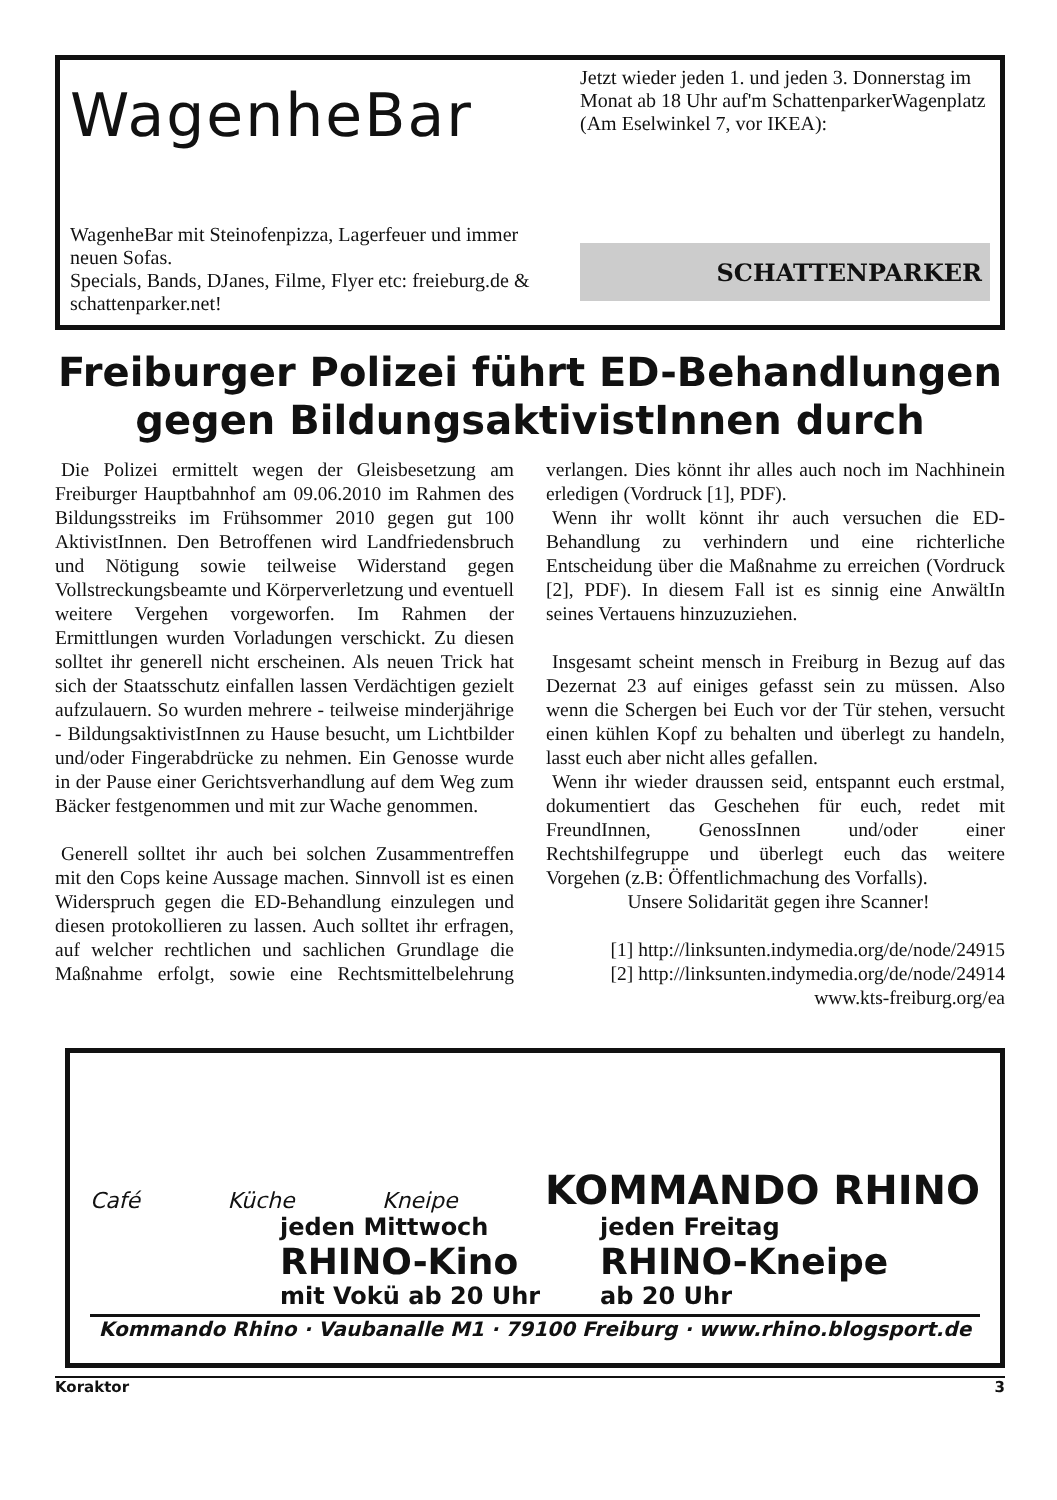WagenheBar
WagenheBar mit Steinofenpizza, Lagerfeuer und immer neuen Sofas.
Specials, Bands, DJanes, Filme, Flyer etc: freieburg.de & schattenparker.net!
Jetzt wieder jeden 1. und jeden 3. Donnerstag im Monat ab 18 Uhr auf'm SchattenparkerWagenplatz (Am Eselwinkel 7, vor IKEA):
SCHATTENPARKER
Freiburger Polizei führt ED-Behandlungen gegen BildungsaktivistInnen durch
Die Polizei ermittelt wegen der Gleisbesetzung am Freiburger Hauptbahnhof am 09.06.2010 im Rahmen des Bildungsstreiks im Frühsommer 2010 gegen gut 100 AktivistInnen. Den Betroffenen wird Landfriedensbruch und Nötigung sowie teilweise Widerstand gegen Vollstreckungsbeamte und Körperverletzung und eventuell weitere Vergehen vorgeworfen. Im Rahmen der Ermittlungen wurden Vorladungen verschickt. Zu diesen solltet ihr generell nicht erscheinen. Als neuen Trick hat sich der Staatsschutz einfallen lassen Verdächtigen gezielt aufzulauern. So wurden mehrere - teilweise minderjährige - BildungsaktivistInnen zu Hause besucht, um Lichtbilder und/oder Fingerabdrücke zu nehmen. Ein Genosse wurde in der Pause einer Gerichtsverhandlung auf dem Weg zum Bäcker festgenommen und mit zur Wache genommen.
Generell solltet ihr auch bei solchen Zusammentreffen mit den Cops keine Aussage machen. Sinnvoll ist es einen Widerspruch gegen die ED-Behandlung einzulegen und diesen protokollieren zu lassen. Auch solltet ihr erfragen, auf welcher rechtlichen und sachlichen Grundlage die Maßnahme erfolgt, sowie eine Rechtsmittelbelehrung verlangen. Dies könnt ihr alles auch noch im Nachhinein erledigen (Vordruck [1], PDF).
Wenn ihr wollt könnt ihr auch versuchen die ED-Behandlung zu verhindern und eine richterliche Entscheidung über die Maßnahme zu erreichen (Vordruck [2], PDF). In diesem Fall ist es sinnig eine AnwältIn seines Vertauens hinzuzuziehen.
Insgesamt scheint mensch in Freiburg in Bezug auf das Dezernat 23 auf einiges gefasst sein zu müssen. Also wenn die Schergen bei Euch vor der Tür stehen, versucht einen kühlen Kopf zu behalten und überlegt zu handeln, lasst euch aber nicht alles gefallen.
Wenn ihr wieder draussen seid, entspannt euch erstmal, dokumentiert das Geschehen für euch, redet mit FreundInnen, GenossInnen und/oder einer Rechtshilfegruppe und überlegt euch das weitere Vorgehen (z.B: Öffentlichmachung des Vorfalls).
Unsere Solidarität gegen ihre Scanner!
[1] http://linksunten.indymedia.org/de/node/24915
[2] http://linksunten.indymedia.org/de/node/24914
www.kts-freiburg.org/ea
Café Küche Kneipe KOMMANDO RHINO
jeden Mittwoch
RHINO-Kino
mit Vokü ab 20 Uhr
jeden Freitag
RHINO-Kneipe
ab 20 Uhr
Kommando Rhino · Vaubanalle M1 · 79100 Freiburg · www.rhino.blogsport.de
Koraktor 3